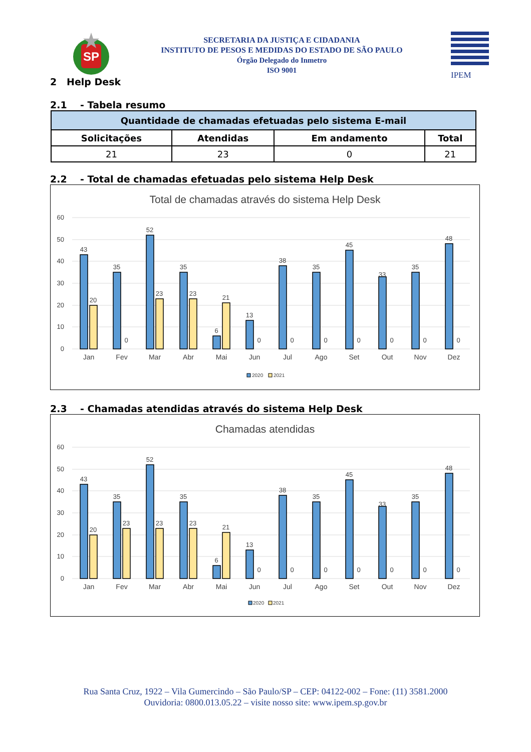SP
SECRETARIA DA JUSTIÇA E CIDADANIA
INSTITUTO DE PESOS E MEDIDAS DO ESTADO DE SÃO PAULO
Órgão Delegado do Inmetro
ISO 9001
IPEM
2 Help Desk
2.1 - Tabela resumo
| Quantidade de chamadas efetuadas pelo sistema E-mail | | | |
| --- | --- | --- | --- |
| Solicitações | Atendidas | Em andamento | Total |
| 21 | 23 | 0 | 21 |
2.2 - Total de chamadas efetuadas pelo sistema Help Desk
Total de chamadas através do sistema Help Desk
60
50
40
30
20
10
0
43
35
52
35
6
13
38
35
45
33
35
48
20
0
23
23
21
0
0
0
0
0
0
0
Jan
Fev
Mar
Abr
Mai
Jun
Jul
Ago
Set
Out
Nov
Dez
2020
2021
2.3 - Chamadas atendidas através do sistema Help Desk
Chamadas atendidas
60
50
40
30
20
10
0
43
35
52
35
6
13
38
35
45
33
35
48
20
23
23
23
21
0
0
0
0
0
0
0
Jan
Fev
Mar
Abr
Mai
Jun
Jul
Ago
Set
Out
Nov
Dez
2020
2021
Rua Santa Cruz, 1922 – Vila Gumercindo – São Paulo/SP – CEP: 04122-002 – Fone: (11) 3581.2000
Ouvidoria: 0800.013.05.22 – visite nosso site: www.ipem.sp.gov.br